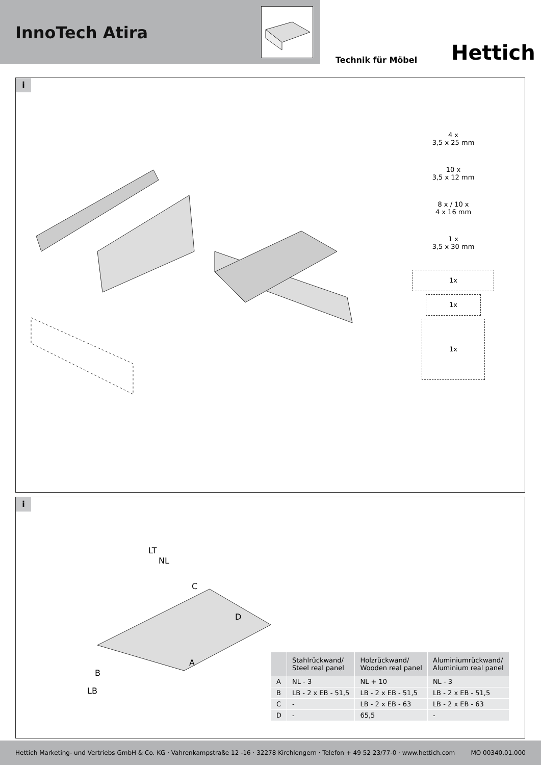InnoTech Atira
Technik für Möbel Hettich
i
4 x
3,5 x 25 mm
10 x
3,5 x 12 mm
8 x / 10 x
4 x 16 mm
1 x
3,5 x 30 mm
1x
1x
1x
i
LT
NL
C
D
A
B
LB
| | Stahlrückwand/ Steel real panel | Holzrückwand/ Wooden real panel | Aluminiumrückwand/ Aluminium real panel |
| --- | --- | --- | --- |
| A | NL - 3 | NL + 10 | NL - 3 |
| B | LB - 2 x EB - 51,5 | LB - 2 x EB - 51,5 | LB - 2 x EB - 51,5 |
| C | - | LB - 2 x EB - 63 | LB - 2 x EB - 63 |
| D | - | 65,5 | - |
Hettich Marketing- und Vertriebs GmbH & Co. KG · Vahrenkampstraße 12 -16 · 32278 Kirchlengern · Telefon + 49 52 23/77-0 · www.hettich.com MO 00340.01.000